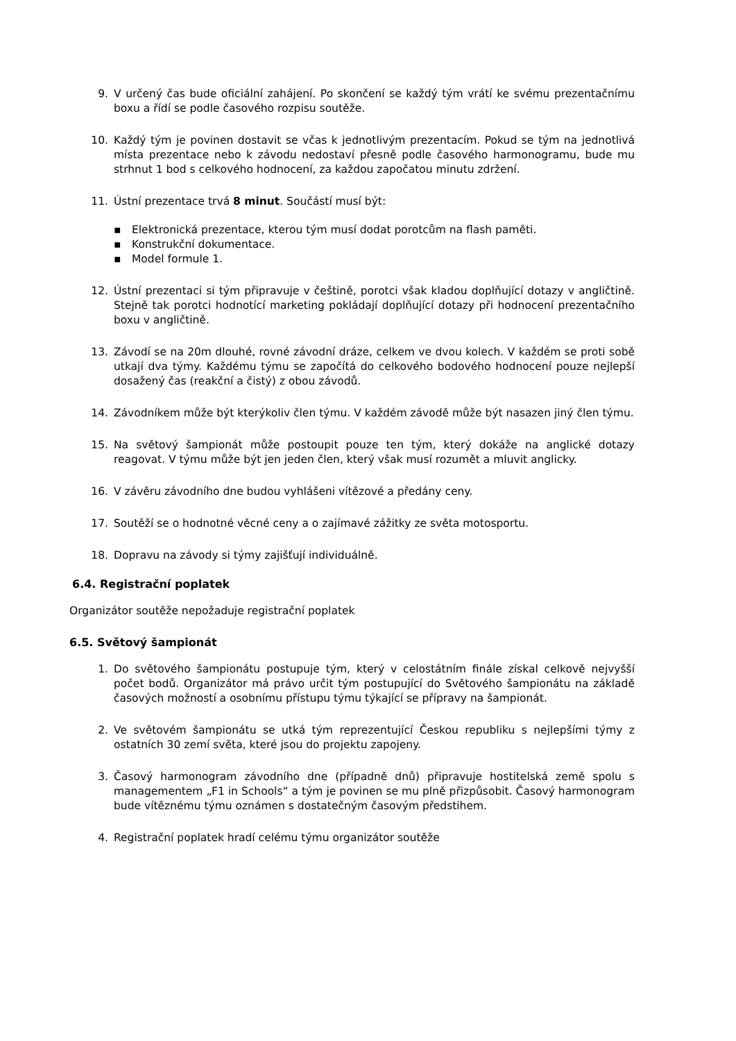9. V určený čas bude oficiální zahájení. Po skončení se každý tým vrátí ke svému prezentačnímu boxu a řídí se podle časového rozpisu soutěže.
10. Každý tým je povinen dostavit se včas k jednotlivým prezentacím. Pokud se tým na jednotlivá místa prezentace nebo k závodu nedostaví přesně podle časového harmonogramu, bude mu strhnut 1 bod s celkového hodnocení, za každou započatou minutu zdržení.
11. Ústní prezentace trvá 8 minut. Součástí musí být:
▪ Elektronická prezentace, kterou tým musí dodat porotcům na flash paměti.
▪ Konstrukční dokumentace.
▪ Model formule 1.
12. Ústní prezentaci si tým připravuje v češtině, porotci však kladou doplňující dotazy v angličtině. Stejně tak porotci hodnotící marketing pokládají doplňující dotazy při hodnocení prezentačního boxu v angličtině.
13. Závodí se na 20m dlouhé, rovné závodní dráze, celkem ve dvou kolech. V každém se proti sobě utkají dva týmy. Každému týmu se započítá do celkového bodového hodnocení pouze nejlepší dosažený čas (reakční a čistý) z obou závodů.
14. Závodníkem může být kterýkoliv člen týmu. V každém závodě může být nasazen jiný člen týmu.
15. Na světový šampionát může postoupit pouze ten tým, který dokáže na anglické dotazy reagovat. V týmu může být jen jeden člen, který však musí rozumět a mluvit anglicky.
16. V závěru závodního dne budou vyhlášeni vítězové a předány ceny.
17. Soutěží se o hodnotné věcné ceny a o zajímavé zážitky ze světa motosportu.
18. Dopravu na závody si týmy zajišťují individuálně.
6.4. Registrační poplatek
Organizátor soutěže nepožaduje registrační poplatek
6.5. Světový šampionát
1. Do světového šampionátu postupuje tým, který v celostátním finále získal celkově nejvyšší počet bodů. Organizátor má právo určit tým postupující do Světového šampionátu na základě časových možností a osobnímu přístupu týmu týkající se přípravy na šampionát.
2. Ve světovém šampionátu se utká tým reprezentující Českou republiku s nejlepšími týmy z ostatních 30 zemí světa, které jsou do projektu zapojeny.
3. Časový harmonogram závodního dne (případně dnů) připravuje hostitelská země spolu s managementem „F1 in Schools“ a tým je povinen se mu plně přizpůsobit. Časový harmonogram bude vítěznému týmu oznámen s dostatečným časovým předstihem.
4. Registrační poplatek hradí celému týmu organizátor soutěže